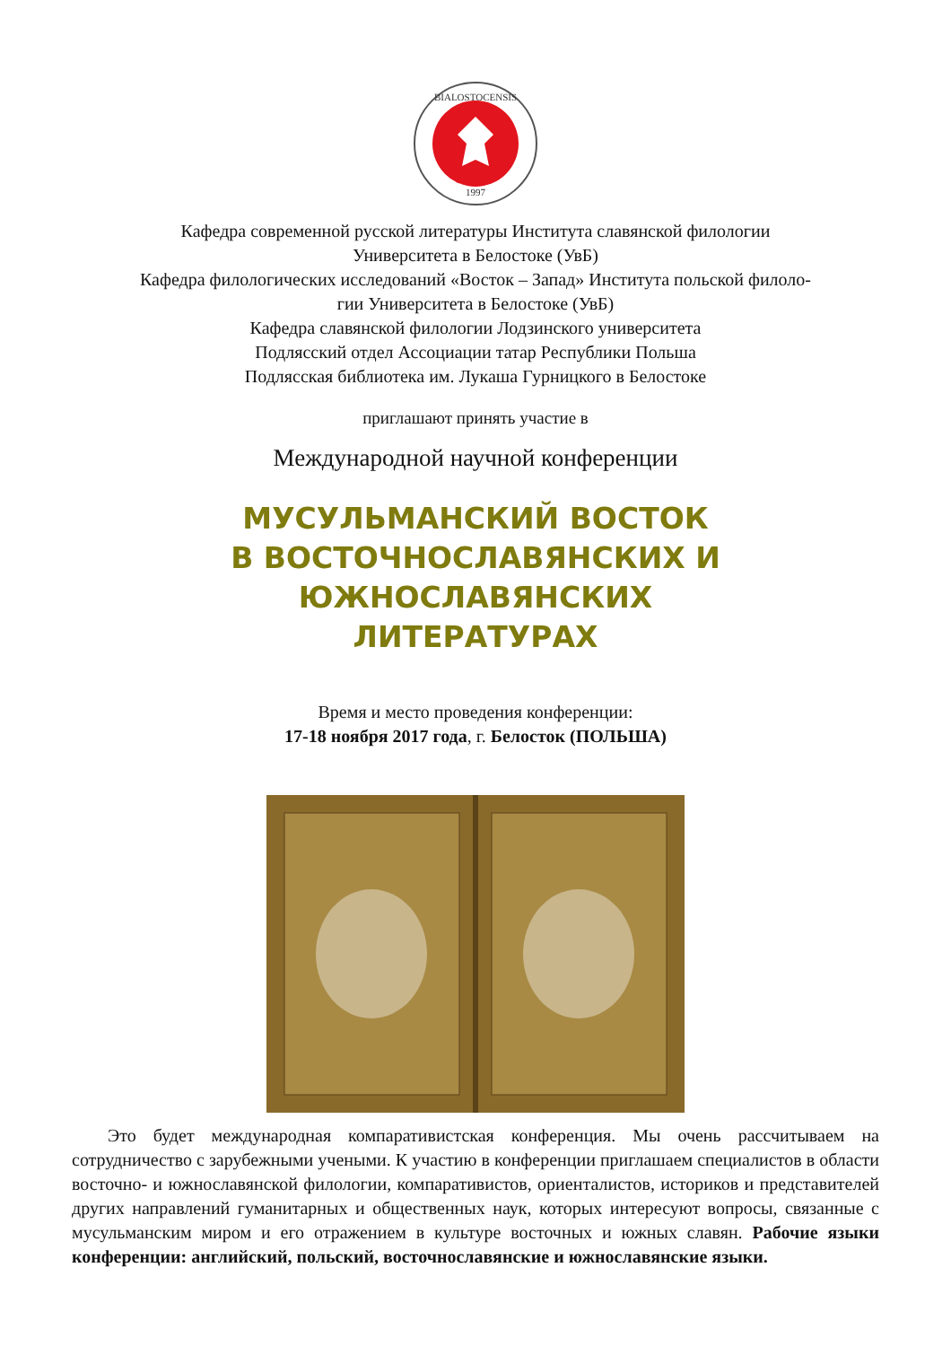BIALOSTOCENSIS
1997
Кафедра современной русской литературы Института славянской филологии
Университета в Белостоке (УвБ)
Кафедра филологических исследований «Восток – Запад» Института польской филоло-
гии Университета в Белостоке (УвБ)
Кафедра славянской филологии Лодзинского университета
Подлясский отдел Ассоциации татар Республики Польша
Подлясская библиотека им. Лукаша Гурницкого в Белостоке
приглашают принять участие в
Международной научной конференции
МУСУЛЬМАНСКИЙ ВОСТОК
В ВОСТОЧНОСЛАВЯНСКИХ И ЮЖНОСЛАВЯНСКИХ
ЛИТЕРАТУРАХ
Время и место проведения конференции:
17-18 ноября 2017 года, г. Белосток (ПОЛЬША)
  Это будет международная компаративистская конференция. Мы очень рассчитываем на сотрудничество с зарубежными учеными. К участию в конференции приглашаем специалистов в области восточно- и южнославянской филологии, компаративистов, ориенталистов, историков и представителей других направлений гуманитарных и общественных наук, которых интересуют вопросы, связанные с мусульманским миром и его отражением в культуре восточных и южных славян. Рабочие языки конференции: английский, польский, восточнославянские и южнославянские языки.